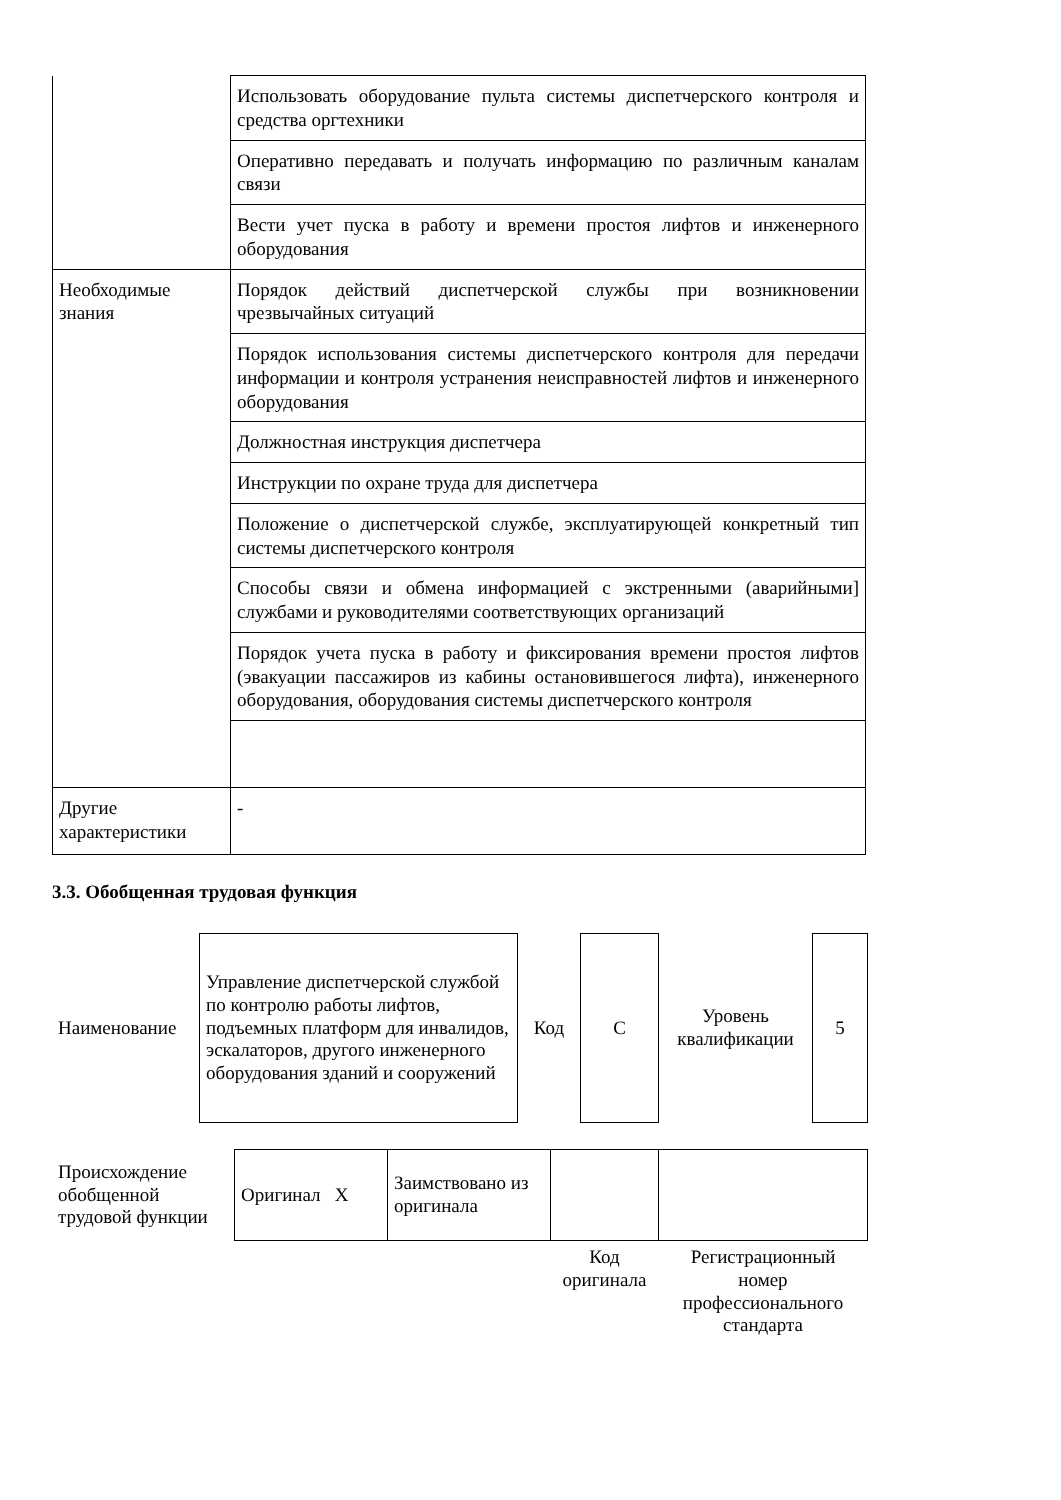| | Использовать оборудование пульта системы диспетчерского контроля и средства оргтехники | |
| | Оперативно передавать и получать информацию по различным каналам связи | |
| | Вести учет пуска в работу и времени простоя лифтов и инженерного оборудования | |
| Необходимые знания | Порядок действий диспетчерской службы при возникновении чрезвычайных ситуаций | |
| | Порядок использования системы диспетчерского контроля для передачи информации и контроля устранения неисправностей лифтов и инженерного оборудования | |
| | Должностная инструкция диспетчера | |
| | Инструкции по охране труда для диспетчера | |
| | Положение о диспетчерской службе, эксплуатирующей конкретный тип системы диспетчерского контроля | |
| | Способы связи и обмена информацией с экстренными (аварийными] службами и руководителями соответствующих организаций | |
| | Порядок учета пуска в работу и фиксирования времени простоя лифтов (эвакуации пассажиров из кабины остановившегося лифта), инженерного оборудования, оборудования системы диспетчерского контроля | |
| Другие характеристики | - | |
3.3. Обобщенная трудовая функция
| Наименование | Управление диспетчерской службой по контролю работы лифтов, подъемных платформ для инвалидов, эскалаторов, другого инженерного оборудования зданий и сооружений | Код | C | Уровень квалификации | 5 |
| Происхождение обобщенной трудовой функции | Оригинал X | Заимствовано из оригинала | | |
| | | | Код оригинала | Регистрационный номер профессионального стандарта |